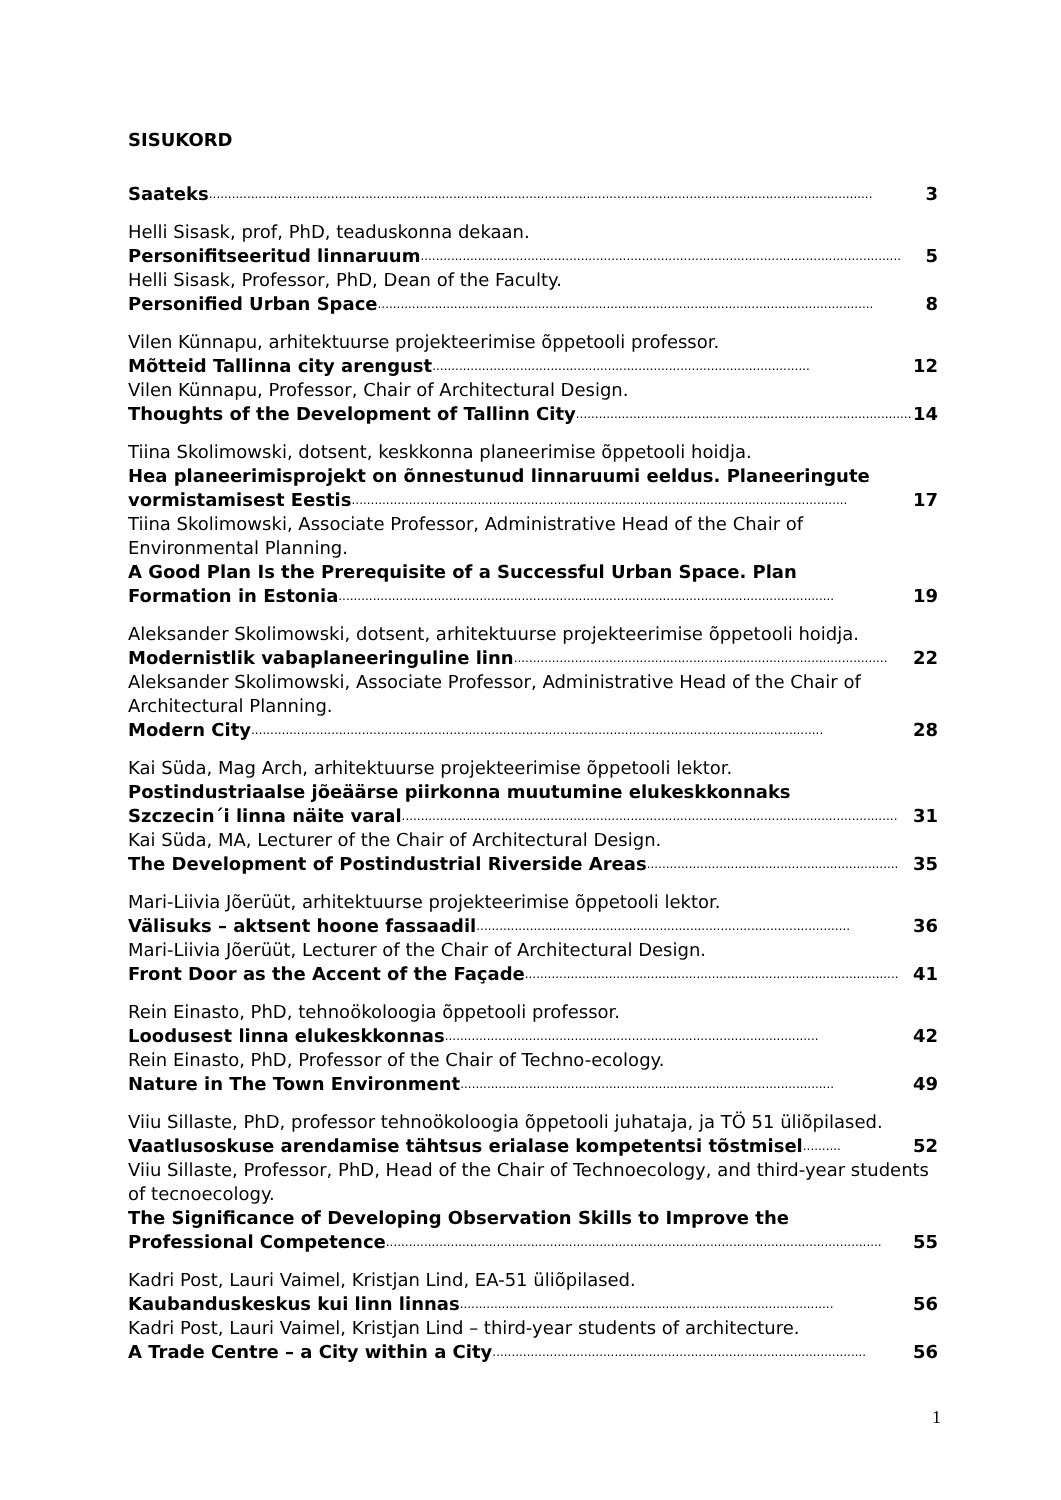SISUKORD
Saateks .............................................................................................................................................................................. 3
Helli Sisask, prof, PhD, teaduskonna dekaan.
Personifitseeritud linnaruum .............................................................................................................................. 5
Helli Sisask, Professor, PhD, Dean of the Faculty.
Personified Urban Space .................................................................................................................................. 8
Vilen Künnapu, arhitektuurse projekteerimise õppetooli professor.
Mõtteid Tallinna city arengust ................................................................................................... 12
Vilen Künnapu, Professor, Chair of Architectural Design.
Thoughts of the Development of Tallinn City ........................................................................................... 14
Tiina Skolimowski, dotsent, keskkonna planeerimise õppetooli hoidja.
Hea planeerimisprojekt on õnnestunud linnaruumi eeldus. Planeeringute
vormistamisest Eestis .................................................................................................................................. 17
Tiina Skolimowski, Associate Professor, Administrative Head of the Chair of Environmental Planning.
A Good Plan Is the Prerequisite of a Successful Urban Space. Plan
Formation in Estonia .................................................................................................................................. 19
Aleksander Skolimowski, dotsent, arhitektuurse projekteerimise õppetooli hoidja.
Modernistlik vabaplaneeringuline linn .................................................................................................. 22
Aleksander Skolimowski, Associate Professor, Administrative Head of the Chair of Architectural Planning.
Modern City ...................................................................................................................................................... 28
Kai Süda, Mag Arch, arhitektuurse projekteerimise õppetooli lektor.
Postindustriaalse jõeäärse piirkonna muutumine elukeskkonnaks
Szczecin´i linna näite varal .................................................................................................................................. 31
Kai Süda, MA, Lecturer of the Chair of Architectural Design.
The Development of Postindustrial Riverside Areas .................................................................. 35
Mari-Liivia Jõerüüt, arhitektuurse projekteerimise õppetooli lektor.
Välisuks – aktsent hoone fassaadil .................................................................................................. 36
Mari-Liivia Jõerüüt, Lecturer of the Chair of Architectural Design.
Front Door as the Accent of the Façade .................................................................................................. 41
Rein Einasto, PhD, tehnoökoloogia õppetooli professor.
Loodusest linna elukeskkonnas .................................................................................................. 42
Rein Einasto, PhD, Professor of the Chair of Techno-ecology.
Nature in The Town Environment .................................................................................................. 49
Viiu Sillaste, PhD, professor tehnoökoloogia õppetooli juhataja, ja TÖ 51 üliõpilased.
Vaatlusoskuse arendamise tähtsus erialase kompetentsi tõstmisel .......... 52
Viiu Sillaste, Professor, PhD, Head of the Chair of Technoecology, and third-year students of tecnoecology.
The Significance of Developing Observation Skills to Improve the
Professional Competence .................................................................................................................................. 55
Kadri Post, Lauri Vaimel, Kristjan Lind, EA-51 üliõpilased.
Kaubanduskeskus kui linn linnas .................................................................................................. 56
Kadri Post, Lauri Vaimel, Kristjan Lind – third-year students of architecture.
A Trade Centre – a City within a City .................................................................................................. 56
1